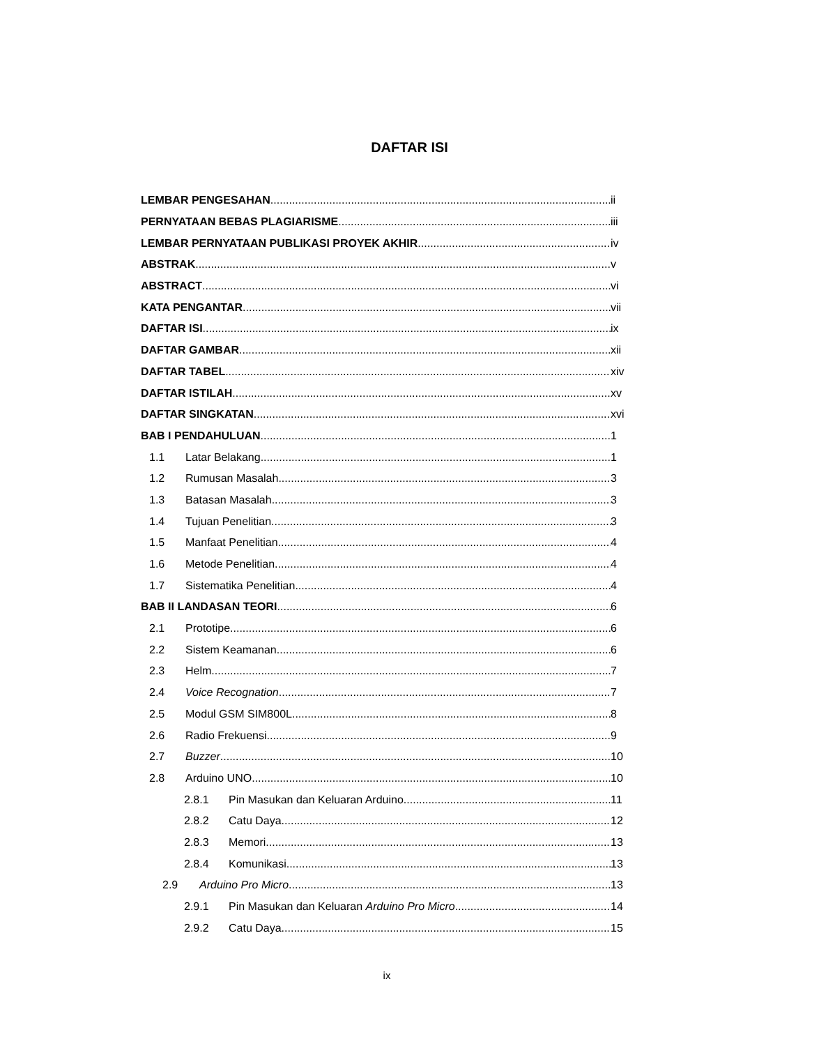DAFTAR ISI
LEMBAR PENGESAHAN ii
PERNYATAAN BEBAS PLAGIARISME iii
LEMBAR PERNYATAAN PUBLIKASI PROYEK AKHIR iv
ABSTRAK v
ABSTRACT vi
KATA PENGANTAR vii
DAFTAR ISI ix
DAFTAR GAMBAR xii
DAFTAR TABEL xiv
DAFTAR ISTILAH xv
DAFTAR SINGKATAN xvi
BAB I PENDAHULUAN 1
1.1 Latar Belakang 1
1.2 Rumusan Masalah 3
1.3 Batasan Masalah 3
1.4 Tujuan Penelitian 3
1.5 Manfaat Penelitian 4
1.6 Metode Penelitian 4
1.7 Sistematika Penelitian 4
BAB II LANDASAN TEORI 6
2.1 Prototipe 6
2.2 Sistem Keamanan 6
2.3 Helm 7
2.4 Voice Recognation 7
2.5 Modul GSM SIM800L 8
2.6 Radio Frekuensi 9
2.7 Buzzer 10
2.8 Arduino UNO 10
2.8.1 Pin Masukan dan Keluaran Arduino 11
2.8.2 Catu Daya 12
2.8.3 Memori 13
2.8.4 Komunikasi 13
2.9 Arduino Pro Micro 13
2.9.1 Pin Masukan dan Keluaran Arduino Pro Micro 14
2.9.2 Catu Daya 15
ix